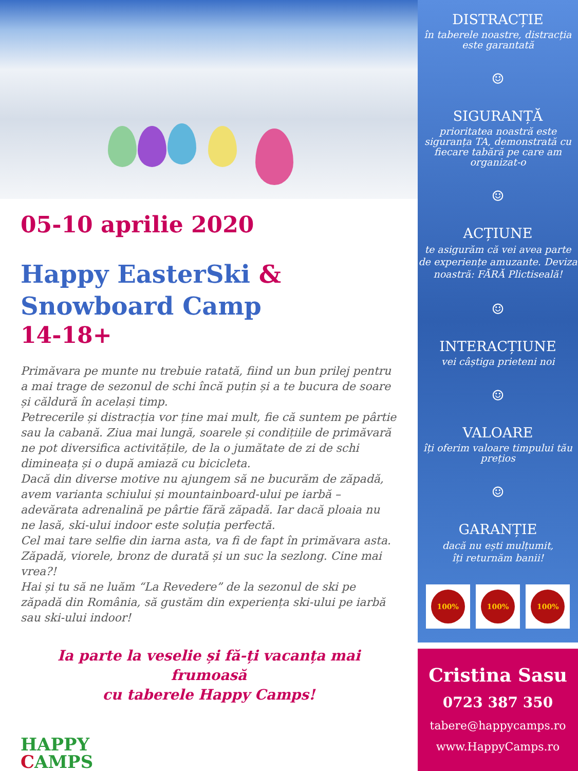05-10 aprilie 2020
Happy EasterSki &
Snowboard Camp
14-18+
Primăvara pe munte nu trebuie ratată, fiind un bun prilej pentru a mai trage de sezonul de schi încă puțin și a te bucura de soare și căldură în același timp.
Petrecerile și distracția vor ține mai mult, fie că suntem pe pârtie sau la cabană. Ziua mai lungă, soarele și condițiile de primăvară ne pot diversifica activitățile, de la o jumătate de zi de schi dimineața și o după amiază cu bicicleta.
Dacă din diverse motive nu ajungem să ne bucurăm de zăpadă, avem varianta schiului și mountainboard-ului pe iarbă – adevărata adrenalină pe pârtie fără zăpadă. Iar dacă ploaia nu ne lasă, ski-ului indoor este soluția perfectă.
Cel mai tare selfie din iarna asta, va fi de fapt în primăvara asta. Zăpadă, viorele, bronz de durată și un suc la sezlong. Cine mai vrea?!
Hai și tu să ne luăm “La Revedere” de la sezonul de ski pe zăpadă din România, să gustăm din experiența ski-ului pe iarbă sau ski-ului indoor!
Ia parte la veselie și fă-ți vacanța mai frumoasă
cu taberele Happy Camps!
HAPPY
CAMPS
DISTRACȚIE
în taberele noastre, distracția este garantată
☺
SIGURANȚĂ
prioritatea noastră este siguranța TA, demonstrată cu fiecare tabără pe care am organizat-o
☺
ACȚIUNE
te asigurăm că vei avea parte de experiențe amuzante. Deviza noastră: FĂRĂ Plictiseală!
☺
INTERACȚIUNE
vei câștiga prieteni noi
☺
VALOARE
îți oferim valoare timpului tău prețios
☺
GARANȚIE
dacă nu ești mulțumit,
îți returnăm banii!
100% 100% 100%
Cristina Sasu
0723 387 350
tabere@happycamps.ro
www.HappyCamps.ro